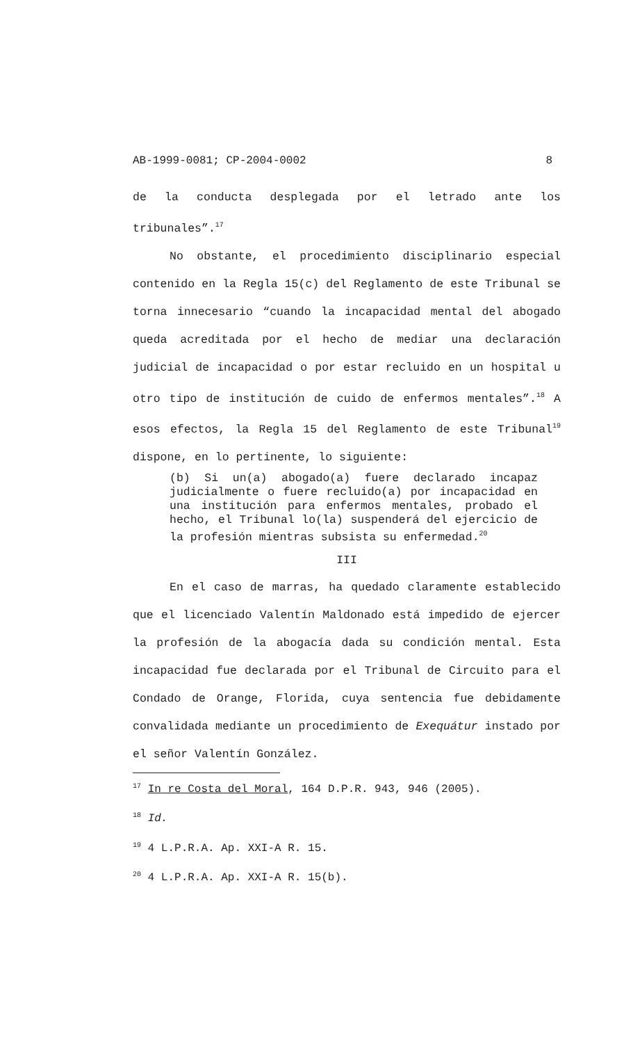AB-1999-0081; CP-2004-0002 8
de la conducta desplegada por el letrado ante los tribunales”.<sup>17</sup>
No obstante, el procedimiento disciplinario especial contenido en la Regla 15(c) del Reglamento de este Tribunal se torna innecesario “cuando la incapacidad mental del abogado queda acreditada por el hecho de mediar una declaración judicial de incapacidad o por estar recluido en un hospital u otro tipo de institución de cuido de enfermos mentales”.<sup>18</sup> A esos efectos, la Regla 15 del Reglamento de este Tribunal<sup>19</sup> dispone, en lo pertinente, lo siguiente:
(b) Si un(a) abogado(a) fuere declarado incapaz judicialmente o fuere recluido(a) por incapacidad en una institución para enfermos mentales, probado el hecho, el Tribunal lo(la) suspenderá del ejercicio de la profesión mientras subsista su enfermedad.<sup>20</sup>
III
En el caso de marras, ha quedado claramente establecido que el licenciado Valentín Maldonado está impedido de ejercer la profesión de la abogacía dada su condición mental. Esta incapacidad fue declarada por el Tribunal de Circuito para el Condado de Orange, Florida, cuya sentencia fue debidamente convalidada mediante un procedimiento de Exequátur instado por el señor Valentín González.
<sup>17</sup> In re Costa del Moral, 164 D.P.R. 943, 946 (2005).
<sup>18</sup> Id.
<sup>19</sup> 4 L.P.R.A. Ap. XXI-A R. 15.
<sup>20</sup> 4 L.P.R.A. Ap. XXI-A R. 15(b).